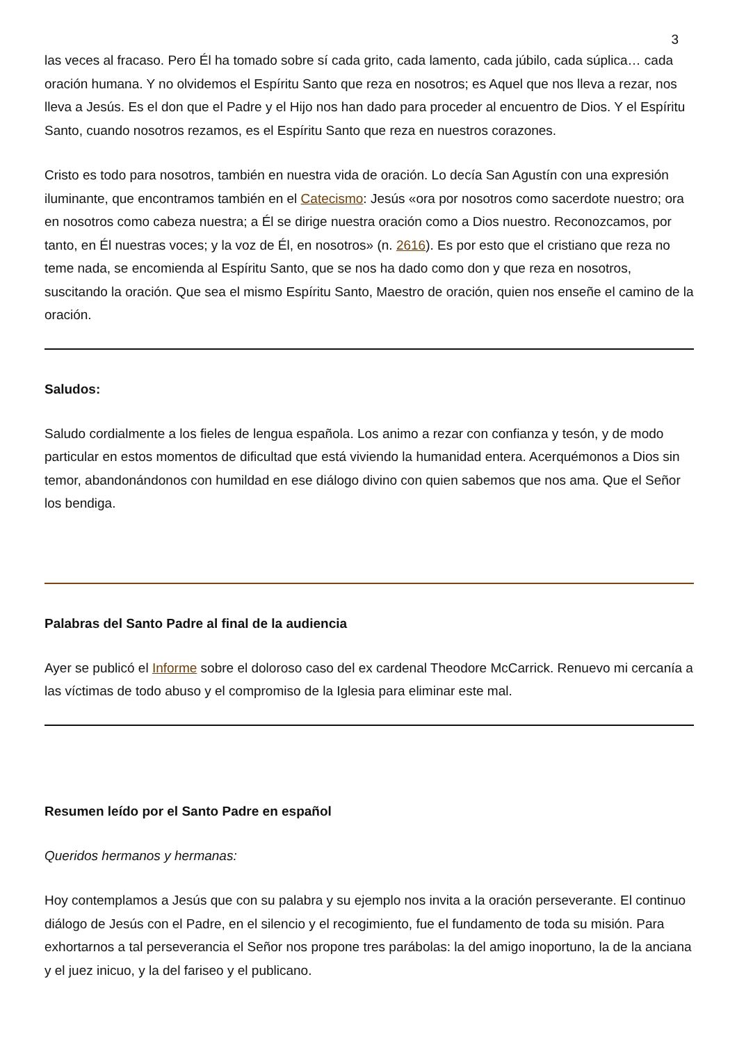3
las veces al fracaso. Pero Él ha tomado sobre sí cada grito, cada lamento, cada júbilo, cada súplica… cada oración humana. Y no olvidemos el Espíritu Santo que reza en nosotros; es Aquel que nos lleva a rezar, nos lleva a Jesús. Es el don que el Padre y el Hijo nos han dado para proceder al encuentro de Dios. Y el Espíritu Santo, cuando nosotros rezamos, es el Espíritu Santo que reza en nuestros corazones.
Cristo es todo para nosotros, también en nuestra vida de oración. Lo decía San Agustín con una expresión iluminante, que encontramos también en el Catecismo: Jesús «ora por nosotros como sacerdote nuestro; ora en nosotros como cabeza nuestra; a Él se dirige nuestra oración como a Dios nuestro. Reconozcamos, por tanto, en Él nuestras voces; y la voz de Él, en nosotros» (n. 2616). Es por esto que el cristiano que reza no teme nada, se encomienda al Espíritu Santo, que se nos ha dado como don y que reza en nosotros, suscitando la oración. Que sea el mismo Espíritu Santo, Maestro de oración, quien nos enseñe el camino de la oración.
Saludos:
Saludo cordialmente a los fieles de lengua española. Los animo a rezar con confianza y tesón, y de modo particular en estos momentos de dificultad que está viviendo la humanidad entera. Acerquémonos a Dios sin temor, abandonándonos con humildad en ese diálogo divino con quien sabemos que nos ama. Que el Señor los bendiga.
Palabras del Santo Padre al final de la audiencia
Ayer se publicó el Informe sobre el doloroso caso del ex cardenal Theodore McCarrick. Renuevo mi cercanía a las víctimas de todo abuso y el compromiso de la Iglesia para eliminar este mal.
Resumen leído por el Santo Padre en español
Queridos hermanos y hermanas:
Hoy contemplamos a Jesús que con su palabra y su ejemplo nos invita a la oración perseverante. El continuo diálogo de Jesús con el Padre, en el silencio y el recogimiento, fue el fundamento de toda su misión. Para exhortarnos a tal perseverancia el Señor nos propone tres parábolas: la del amigo inoportuno, la de la anciana y el juez inicuo, y la del fariseo y el publicano.